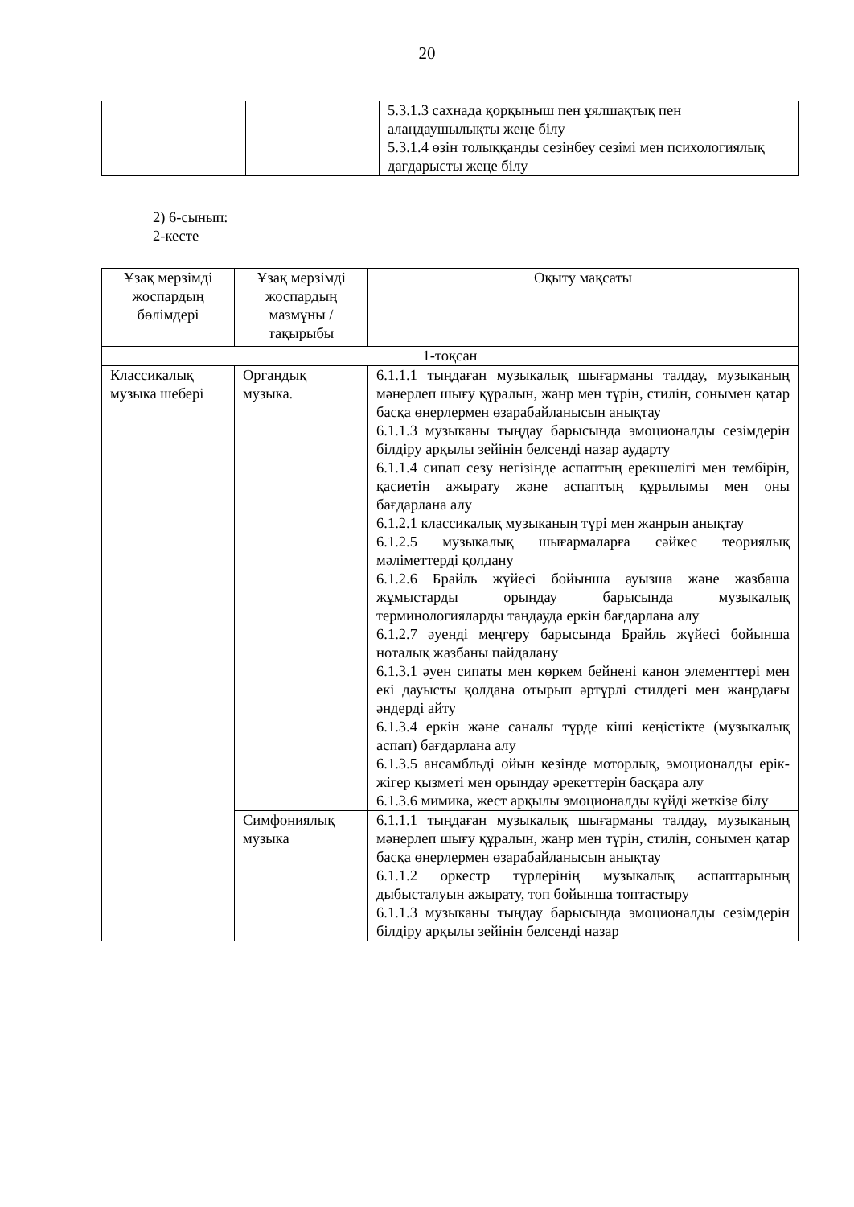20
| | | 5.3.1.3 сахнада қорқыныш пен ұялшақтық пен алаңдаушылықты жеңе білу 5.3.1.4 өзін толыққанды сезінбеу сезімі мен психологиялық дағдарысты жеңе білу |
2) 6-сынып:
2-кесте
| Ұзақ мерзімді жоспардың бөлімдері | Ұзақ мерзімді жоспардың мазмұны / тақырыбы | Оқыту мақсаты |
| --- | --- | --- |
| 1-тоқсан | | |
| Классикалық музыка шебері | Органдық музыка. | 6.1.1.1 тыңдаған музыкалық шығарманы талдау, музыканың мәнерлеп шығу құралын, жанр мен түрін, стилін, сонымен қатар басқа өнерлермен өзарабайланысын анықтау 6.1.1.3 музыканы тыңдау барысында эмоционалды сезімдерін білдіру арқылы зейінін белсенді назар аударту 6.1.1.4 сипап сезу негізінде аспаптың ерекшелігі мен тембірін, қасиетін ажырату және аспаптың құрылымы мен оны бағдарлана алу 6.1.2.1 классикалық музыканың түрі мен жанрын анықтау 6.1.2.5 музыкалық шығармаларға сәйкес теориялық мәліметтерді қолдану 6.1.2.6 Брайль жүйесі бойынша ауызша және жазбаша жұмыстарды орындау барысында музыкалық терминологияларды таңдауда еркін бағдарлана алу 6.1.2.7 әуенді меңгеру барысында Брайль жүйесі бойынша ноталық жазбаны пайдалану 6.1.3.1 әуен сипаты мен көркем бейнені канон элементтері мен екі дауысты қолдана отырып әртүрлі стилдегі мен жанрдағы әндерді айту 6.1.3.4 еркін және саналы түрде кіші кеңістікте (музыкалық аспап) бағдарлана алу 6.1.3.5 ансамбльді ойын кезінде моторлық, эмоционалды ерік-жігер қызметі мен орындау әрекеттерін басқара алу 6.1.3.6 мимика, жест арқылы эмоционалды күйді жеткізе білу |
| | Симфониялық музыка | 6.1.1.1 тыңдаған музыкалық шығарманы талдау, музыканың мәнерлеп шығу құралын, жанр мен түрін, стилін, сонымен қатар басқа өнерлермен өзарабайланысын анықтау 6.1.1.2 оркестр түрлерінің музыкалық аспаптарының дыбысталуын ажырату, топ бойынша топтастыру 6.1.1.3 музыканы тыңдау барысында эмоционалды сезімдерін білдіру арқылы зейінін белсенді назар |